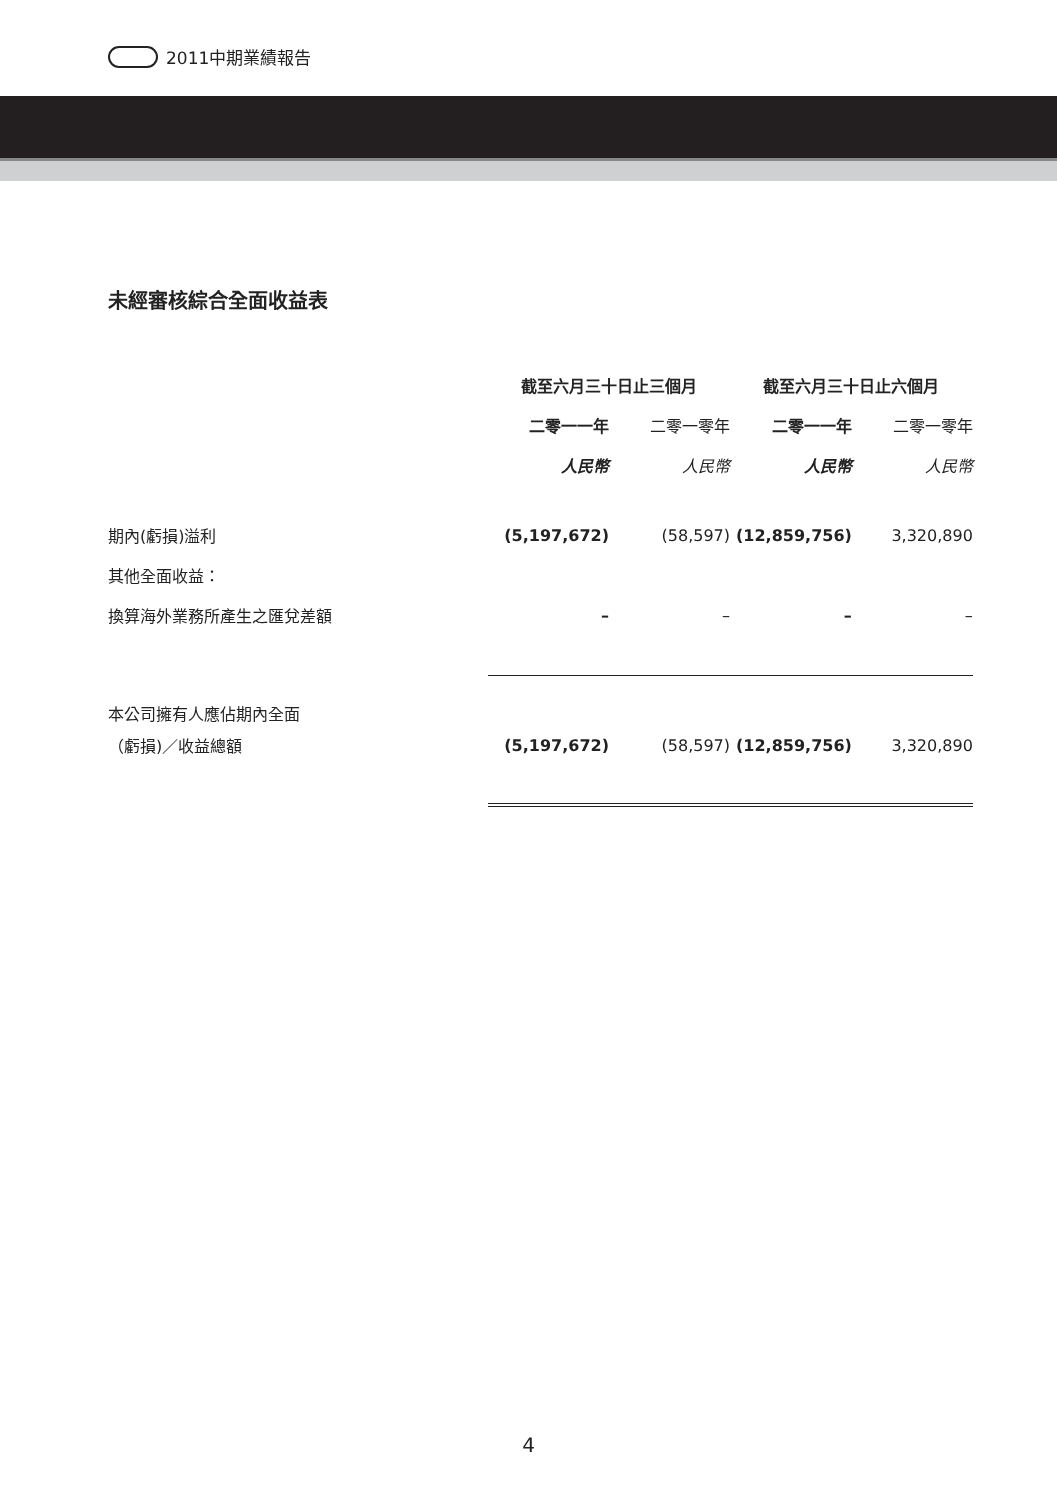2011中期業績報告
未經審核綜合全面收益表
| | 截至六月三十日止三個月 | | 截至六月三十日止六個月 | |
| --- | --- | --- | --- | --- |
| | 二零一一年 | 二零一零年 | 二零一一年 | 二零一零年 |
| | 人民幣 | 人民幣 | 人民幣 | 人民幣 |
| 期內(虧損)溢利 | (5,197,672) | (58,597) | (12,859,756) | 3,320,890 |
| 其他全面收益： | | | | |
| 換算海外業務所產生之匯兌差額 | – | – | – | – |
| 本公司擁有人應佔期內全面 | | | | |
| （虧損)／收益總額 | (5,197,672) | (58,597) | (12,859,756) | 3,320,890 |
4